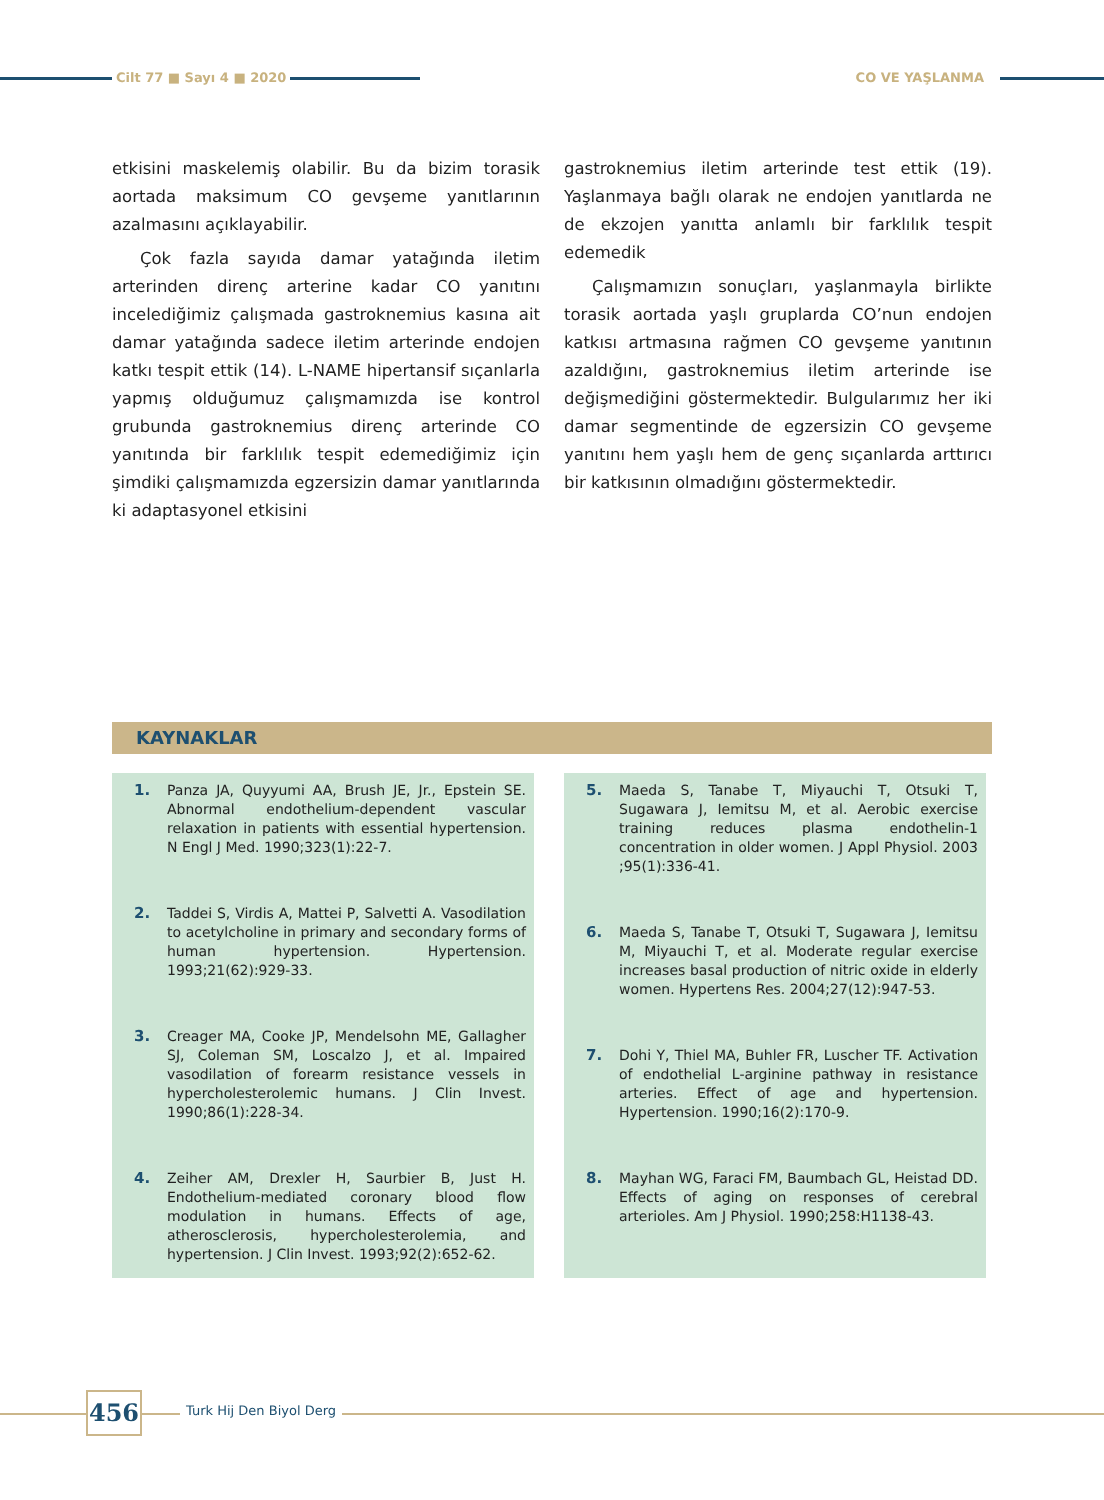Cilt 77 ■ Sayı 4 ■ 2020 CO VE YAŞLANMA
etkisini maskelemiş olabilir. Bu da bizim torasik aortada maksimum CO gevşeme yanıtlarının azalmasını açıklayabilir.
Çok fazla sayıda damar yatağında iletim arterinden direnç arterine kadar CO yanıtını incelediğimiz çalışmada gastroknemius kasına ait damar yatağında sadece iletim arterinde endojen katkı tespit ettik (14). L-NAME hipertansif sıçanlarla yapmış olduğumuz çalışmamızda ise kontrol grubunda gastroknemius direnç arterinde CO yanıtında bir farklılık tespit edemediğimiz için şimdiki çalışmamızda egzersizin damar yanıtlarında ki adaptasyonel etkisini
gastroknemius iletim arterinde test ettik (19). Yaşlanmaya bağlı olarak ne endojen yanıtlarda ne de ekzojen yanıtta anlamlı bir farklılık tespit edemedik
Çalışmamızın sonuçları, yaşlanmayla birlikte torasik aortada yaşlı gruplarda CO’nun endojen katkısı artmasına rağmen CO gevşeme yanıtının azaldığını, gastroknemius iletim arterinde ise değişmediğini göstermektedir. Bulgularımız her iki damar segmentinde de egzersizin CO gevşeme yanıtını hem yaşlı hem de genç sıçanlarda arttırıcı bir katkısının olmadığını göstermektedir.
KAYNAKLAR
1. Panza JA, Quyyumi AA, Brush JE, Jr., Epstein SE. Abnormal endothelium-dependent vascular relaxation in patients with essential hypertension. N Engl J Med. 1990;323(1):22-7.
2. Taddei S, Virdis A, Mattei P, Salvetti A. Vasodilation to acetylcholine in primary and secondary forms of human hypertension. Hypertension. 1993;21(62):929-33.
3. Creager MA, Cooke JP, Mendelsohn ME, Gallagher SJ, Coleman SM, Loscalzo J, et al. Impaired vasodilation of forearm resistance vessels in hypercholesterolemic humans. J Clin Invest. 1990;86(1):228-34.
4. Zeiher AM, Drexler H, Saurbier B, Just H. Endothelium-mediated coronary blood flow modulation in humans. Effects of age, atherosclerosis, hypercholesterolemia, and hypertension. J Clin Invest. 1993;92(2):652-62.
5. Maeda S, Tanabe T, Miyauchi T, Otsuki T, Sugawara J, Iemitsu M, et al. Aerobic exercise training reduces plasma endothelin-1 concentration in older women. J Appl Physiol. 2003 ;95(1):336-41.
6. Maeda S, Tanabe T, Otsuki T, Sugawara J, Iemitsu M, Miyauchi T, et al. Moderate regular exercise increases basal production of nitric oxide in elderly women. Hypertens Res. 2004;27(12):947-53.
7. Dohi Y, Thiel MA, Buhler FR, Luscher TF. Activation of endothelial L-arginine pathway in resistance arteries. Effect of age and hypertension. Hypertension. 1990;16(2):170-9.
8. Mayhan WG, Faraci FM, Baumbach GL, Heistad DD. Effects of aging on responses of cerebral arterioles. Am J Physiol. 1990;258:H1138-43.
456 Turk Hij Den Biyol Derg